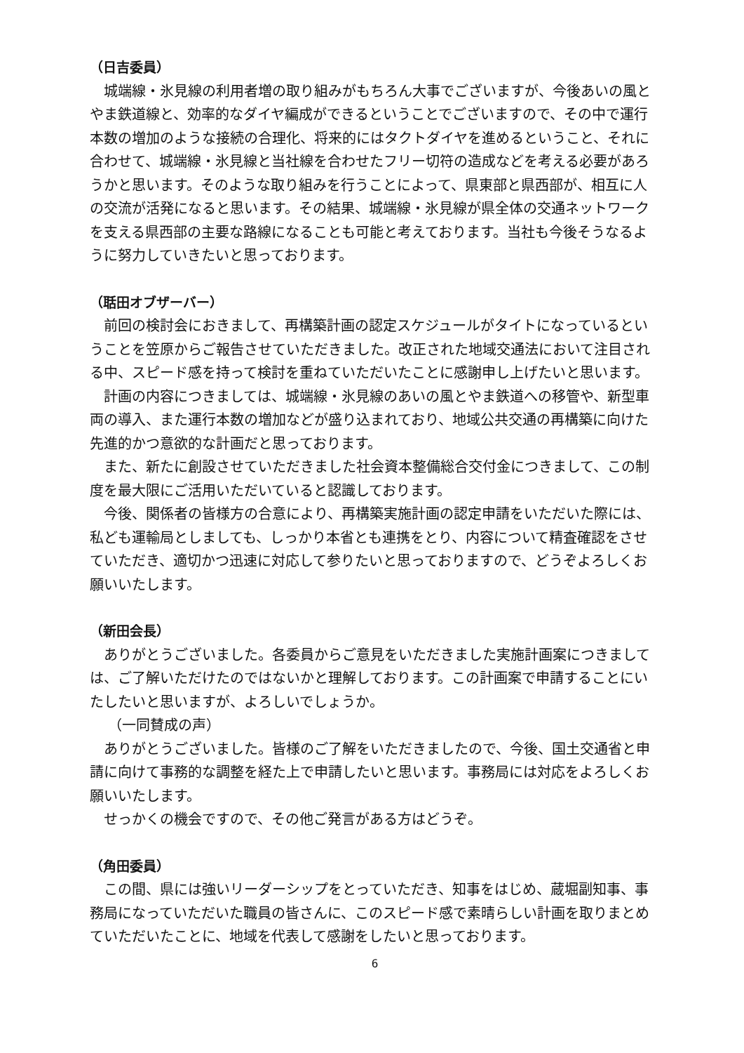（日吉委員）
城端線・氷見線の利用者増の取り組みがもちろん大事でございますが、今後あいの風とやま鉄道線と、効率的なダイヤ編成ができるということでございますので、その中で運行本数の増加のような接続の合理化、将来的にはタクトダイヤを進めるということ、それに合わせて、城端線・氷見線と当社線を合わせたフリー切符の造成などを考える必要があろうかと思います。そのような取り組みを行うことによって、県東部と県西部が、相互に人の交流が活発になると思います。その結果、城端線・氷見線が県全体の交通ネットワークを支える県西部の主要な路線になることも可能と考えております。当社も今後そうなるように努力していきたいと思っております。
（聒田オブザーバー）
前回の検討会におきまして、再構築計画の認定スケジュールがタイトになっているということを笠原からご報告させていただきました。改正された地域交通法において注目される中、スピード感を持って検討を重ねていただいたことに感謝申し上げたいと思います。
計画の内容につきましては、城端線・氷見線のあいの風とやま鉄道への移管や、新型車両の導入、また運行本数の増加などが盛り込まれており、地域公共交通の再構築に向けた先進的かつ意欲的な計画だと思っております。
また、新たに創設させていただきました社会資本整備総合交付金につきまして、この制度を最大限にご活用いただいていると認識しております。
今後、関係者の皆様方の合意により、再構築実施計画の認定申請をいただいた際には、私ども運輸局としましても、しっかり本省とも連携をとり、内容について精査確認をさせていただき、適切かつ迅速に対応して参りたいと思っておりますので、どうぞよろしくお願いいたします。
（新田会長）
ありがとうございました。各委員からご意見をいただきました実施計画案につきましては、ご了解いただけたのではないかと理解しております。この計画案で申請することにいたしたいと思いますが、よろしいでしょうか。
（一同賛成の声）
ありがとうございました。皆様のご了解をいただきましたので、今後、国土交通省と申請に向けて事務的な調整を経た上で申請したいと思います。事務局には対応をよろしくお願いいたします。
せっかくの機会ですので、その他ご発言がある方はどうぞ。
（角田委員）
この間、県には強いリーダーシップをとっていただき、知事をはじめ、蔵堀副知事、事務局になっていただいた職員の皆さんに、このスピード感で素晴らしい計画を取りまとめていただいたことに、地域を代表して感謝をしたいと思っております。
6